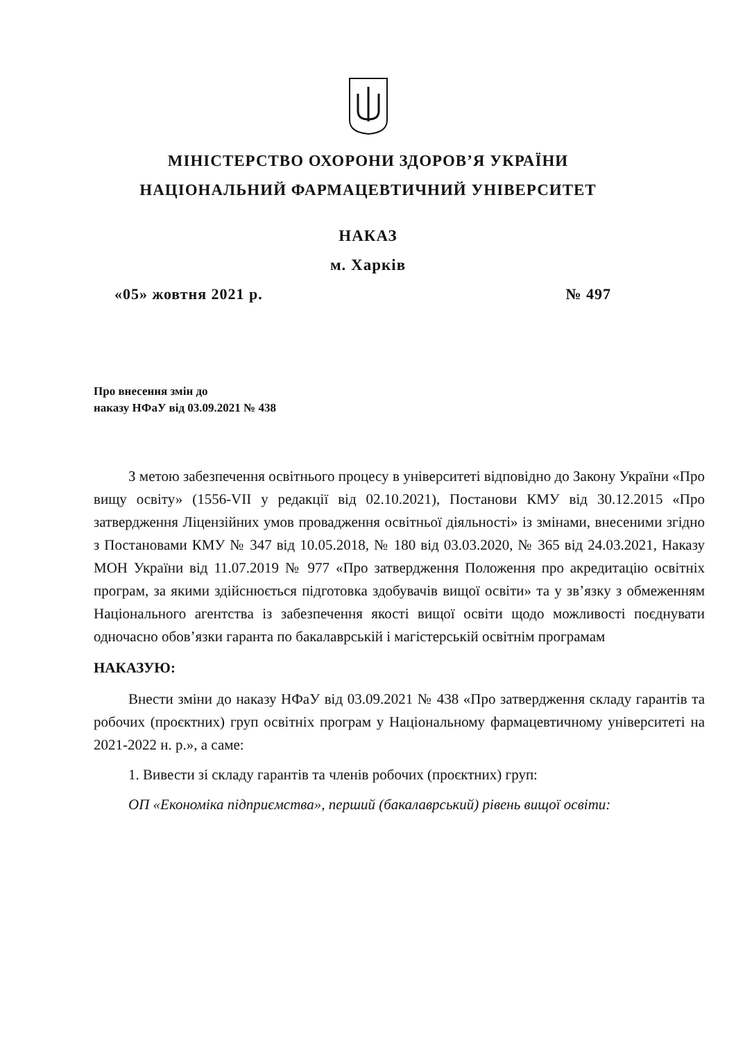МІНІСТЕРСТВО ОХОРОНИ ЗДОРОВ’Я УКРАЇНИ
НАЦІОНАЛЬНИЙ ФАРМАЦЕВТИЧНИЙ УНІВЕРСИТЕТ
НАКАЗ
м. Харків
«05» жовтня 2021 р. № 497
Про внесення змін до
наказу НФаУ від 03.09.2021 № 438
З метою забезпечення освітнього процесу в університеті відповідно до Закону України «Про вищу освіту» (1556-VII у редакції від 02.10.2021), Постанови КМУ від 30.12.2015 «Про затвердження Ліцензійних умов провадження освітньої діяльності» із змінами, внесеними згідно з Постановами КМУ № 347 від 10.05.2018, № 180 від 03.03.2020, № 365 від 24.03.2021, Наказу МОН України від 11.07.2019 № 977 «Про затвердження Положення про акредитацію освітніх програм, за якими здійснюється підготовка здобувачів вищої освіти» та у зв’язку з обмеженням Національного агентства із забезпечення якості вищої освіти щодо можливості поєднувати одночасно обов’язки гаранта по бакалаврській і магістерській освітнім програмам
НАКАЗУЮ:
Внести зміни до наказу НФаУ від 03.09.2021 № 438 «Про затвердження складу гарантів та робочих (проєктних) груп освітніх програм у Національному фармацевтичному університеті на 2021-2022 н. р.», а саме:
1. Вивести зі складу гарантів та членів робочих (проєктних) груп:
ОП «Економіка підприємства», перший (бакалаврський) рівень вищої освіти: